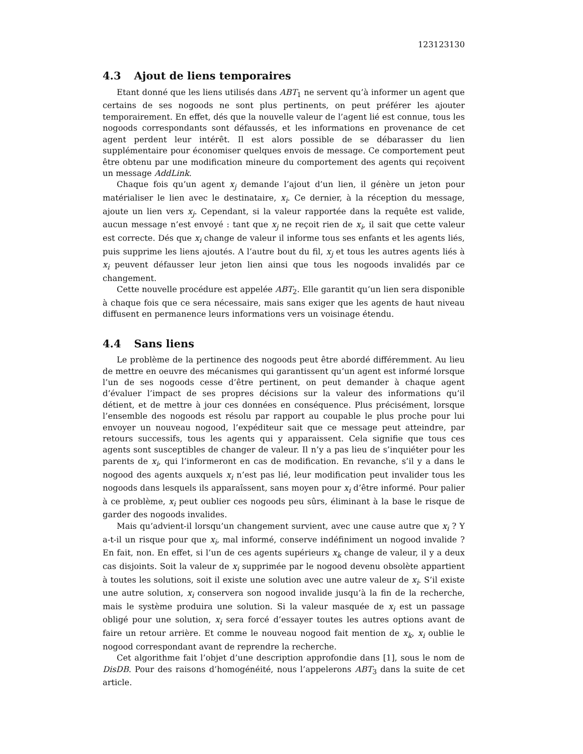123123130
4.3 Ajout de liens temporaires
Etant donné que les liens utilisés dans ABT<sub>1</sub> ne servent qu’à informer un agent que certains de ses nogoods ne sont plus pertinents, on peut préférer les ajouter temporairement. En effet, dés que la nouvelle valeur de l’agent lié est connue, tous les nogoods correspondants sont défaussés, et les informations en provenance de cet agent perdent leur intérêt. Il est alors possible de se débarasser du lien supplémentaire pour économiser quelques envois de message. Ce comportement peut être obtenu par une modification mineure du comportement des agents qui reçoivent un message AddLink.
Chaque fois qu’un agent x<sub>j</sub> demande l’ajout d’un lien, il génère un jeton pour matérialiser le lien avec le destinataire, x<sub>i</sub>. Ce dernier, à la réception du message, ajoute un lien vers x<sub>j</sub>. Cependant, si la valeur rapportée dans la requête est valide, aucun message n’est envoyé : tant que x<sub>j</sub> ne reçoit rien de x<sub>i</sub>, il sait que cette valeur est correcte. Dés que x<sub>i</sub> change de valeur il informe tous ses enfants et les agents liés, puis supprime les liens ajoutés. A l’autre bout du fil, x<sub>j</sub> et tous les autres agents liés à x<sub>i</sub> peuvent défausser leur jeton lien ainsi que tous les nogoods invalidés par ce changement.
Cette nouvelle procédure est appelée ABT<sub>2</sub>. Elle garantit qu’un lien sera disponible à chaque fois que ce sera nécessaire, mais sans exiger que les agents de haut niveau diffusent en permanence leurs informations vers un voisinage étendu.
4.4 Sans liens
Le problème de la pertinence des nogoods peut être abordé différemment. Au lieu de mettre en oeuvre des mécanismes qui garantissent qu’un agent est informé lorsque l’un de ses nogoods cesse d’être pertinent, on peut demander à chaque agent d’évaluer l’impact de ses propres décisions sur la valeur des informations qu’il détient, et de mettre à jour ces données en conséquence. Plus précisément, lorsque l’ensemble des nogoods est résolu par rapport au coupable le plus proche pour lui envoyer un nouveau nogood, l’expéditeur sait que ce message peut atteindre, par retours successifs, tous les agents qui y apparaissent. Cela signifie que tous ces agents sont susceptibles de changer de valeur. Il n’y a pas lieu de s’inquiéter pour les parents de x<sub>i</sub>, qui l’informeront en cas de modification. En revanche, s’il y a dans le nogood des agents auxquels x<sub>i</sub> n’est pas lié, leur modification peut invalider tous les nogoods dans lesquels ils apparaîssent, sans moyen pour x<sub>i</sub> d’être informé. Pour palier à ce problème, x<sub>i</sub> peut oublier ces nogoods peu sûrs, éliminant à la base le risque de garder des nogoods invalides.
Mais qu’advient-il lorsqu’un changement survient, avec une cause autre que x<sub>i</sub> ? Y a-t-il un risque pour que x<sub>i</sub>, mal informé, conserve indéfiniment un nogood invalide ? En fait, non. En effet, si l’un de ces agents supérieurs x<sub>k</sub> change de valeur, il y a deux cas disjoints. Soit la valeur de x<sub>i</sub> supprimée par le nogood devenu obsolète appartient à toutes les solutions, soit il existe une solution avec une autre valeur de x<sub>i</sub>. S’il existe une autre solution, x<sub>i</sub> conservera son nogood invalide jusqu’à la fin de la recherche, mais le système produira une solution. Si la valeur masquée de x<sub>i</sub> est un passage obligé pour une solution, x<sub>i</sub> sera forcé d’essayer toutes les autres options avant de faire un retour arrière. Et comme le nouveau nogood fait mention de x<sub>k</sub>, x<sub>i</sub> oublie le nogood correspondant avant de reprendre la recherche.
Cet algorithme fait l’objet d’une description approfondie dans [1], sous le nom de DisDB. Pour des raisons d’homogénéité, nous l’appelerons ABT<sub>3</sub> dans la suite de cet article.